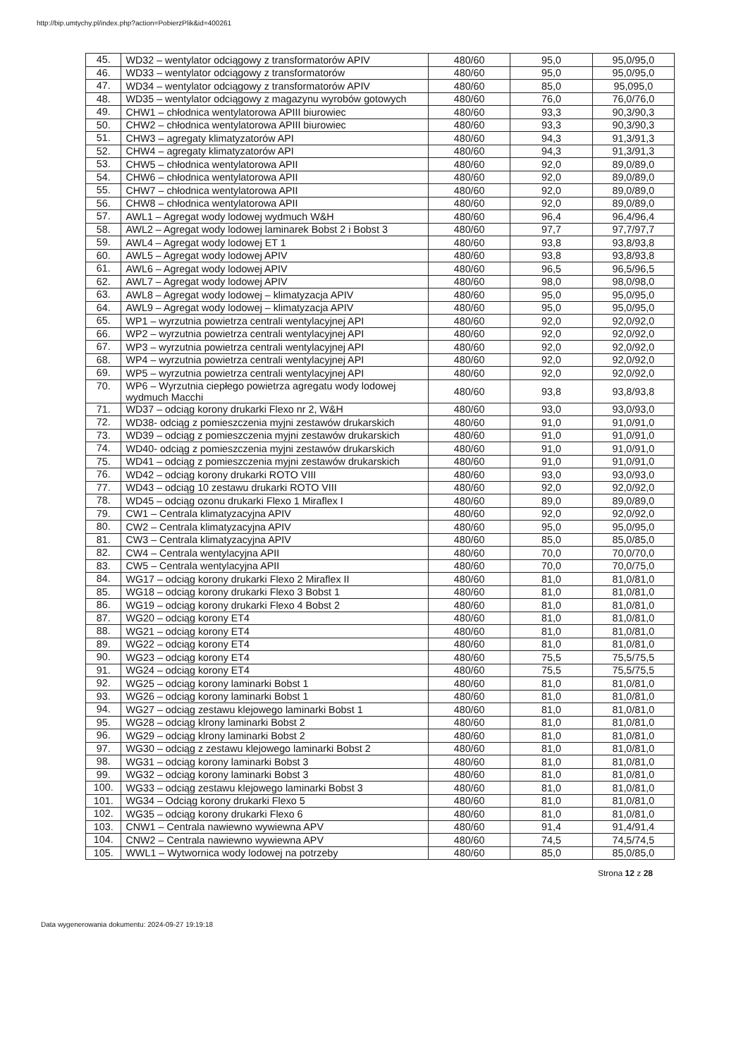http://bip.umtychy.pl/index.php?action=PobierzPlik&id=400261
| 45. | WD32 – wentylator odciągowy z transformatorów APIV | 480/60 | 95,0 | 95,0/95,0 |
| 46. | WD33 – wentylator odciągowy z transformatorów | 480/60 | 95,0 | 95,0/95,0 |
| 47. | WD34 – wentylator odciągowy z transformatorów APIV | 480/60 | 85,0 | 95,095,0 |
| 48. | WD35 – wentylator odciągowy z magazynu wyrobów gotowych | 480/60 | 76,0 | 76,0/76,0 |
| 49. | CHW1 – chłodnica wentylatorowa APIII biurowiec | 480/60 | 93,3 | 90,3/90,3 |
| 50. | CHW2 – chłodnica wentylatorowa APIII biurowiec | 480/60 | 93,3 | 90,3/90,3 |
| 51. | CHW3 – agregaty klimatyzatorów API | 480/60 | 94,3 | 91,3/91,3 |
| 52. | CHW4 – agregaty klimatyzatorów API | 480/60 | 94,3 | 91,3/91,3 |
| 53. | CHW5 – chłodnica wentylatorowa APII | 480/60 | 92,0 | 89,0/89,0 |
| 54. | CHW6 – chłodnica wentylatorowa APII | 480/60 | 92,0 | 89,0/89,0 |
| 55. | CHW7 – chłodnica wentylatorowa APII | 480/60 | 92,0 | 89,0/89,0 |
| 56. | CHW8 – chłodnica wentylatorowa APII | 480/60 | 92,0 | 89,0/89,0 |
| 57. | AWL1 – Agregat wody lodowej wydmuch W&H | 480/60 | 96,4 | 96,4/96,4 |
| 58. | AWL2 – Agregat wody lodowej laminarek Bobst 2 i Bobst 3 | 480/60 | 97,7 | 97,7/97,7 |
| 59. | AWL4 – Agregat wody lodowej ET 1 | 480/60 | 93,8 | 93,8/93,8 |
| 60. | AWL5 – Agregat wody lodowej APIV | 480/60 | 93,8 | 93,8/93,8 |
| 61. | AWL6 – Agregat wody lodowej APIV | 480/60 | 96,5 | 96,5/96,5 |
| 62. | AWL7 – Agregat wody lodowej APIV | 480/60 | 98,0 | 98,0/98,0 |
| 63. | AWL8 – Agregat wody lodowej – klimatyzacja APIV | 480/60 | 95,0 | 95,0/95,0 |
| 64. | AWL9 – Agregat wody lodowej – klimatyzacja APIV | 480/60 | 95,0 | 95,0/95,0 |
| 65. | WP1 – wyrzutnia powietrza centrali wentylacyjnej API | 480/60 | 92,0 | 92,0/92,0 |
| 66. | WP2 – wyrzutnia powietrza centrali wentylacyjnej API | 480/60 | 92,0 | 92,0/92,0 |
| 67. | WP3 – wyrzutnia powietrza centrali wentylacyjnej API | 480/60 | 92,0 | 92,0/92,0 |
| 68. | WP4 – wyrzutnia powietrza centrali wentylacyjnej API | 480/60 | 92,0 | 92,0/92,0 |
| 69. | WP5 – wyrzutnia powietrza centrali wentylacyjnej API | 480/60 | 92,0 | 92,0/92,0 |
| 70. | WP6 – Wyrzutnia ciepłego powietrza agregatu wody lodowej wydmuch Macchi | 480/60 | 93,8 | 93,8/93,8 |
| 71. | WD37 – odciąg korony drukarki Flexo nr 2, W&H | 480/60 | 93,0 | 93,0/93,0 |
| 72. | WD38- odciąg z pomieszczenia myjni zestawów drukarskich | 480/60 | 91,0 | 91,0/91,0 |
| 73. | WD39 – odciąg z pomieszczenia myjni zestawów drukarskich | 480/60 | 91,0 | 91,0/91,0 |
| 74. | WD40- odciąg z pomieszczenia myjni zestawów drukarskich | 480/60 | 91,0 | 91,0/91,0 |
| 75. | WD41 – odciąg z pomieszczenia myjni zestawów drukarskich | 480/60 | 91,0 | 91,0/91,0 |
| 76. | WD42 – odciąg korony drukarki ROTO VIII | 480/60 | 93,0 | 93,0/93,0 |
| 77. | WD43 – odciąg 10 zestawu drukarki ROTO VIII | 480/60 | 92,0 | 92,0/92,0 |
| 78. | WD45 – odciąg ozonu drukarki Flexo 1 Miraflex I | 480/60 | 89,0 | 89,0/89,0 |
| 79. | CW1 – Centrala klimatyzacyjna APIV | 480/60 | 92,0 | 92,0/92,0 |
| 80. | CW2 – Centrala klimatyzacyjna APIV | 480/60 | 95,0 | 95,0/95,0 |
| 81. | CW3 – Centrala klimatyzacyjna APIV | 480/60 | 85,0 | 85,0/85,0 |
| 82. | CW4 – Centrala wentylacyjna APII | 480/60 | 70,0 | 70,0/70,0 |
| 83. | CW5 – Centrala wentylacyjna APII | 480/60 | 70,0 | 70,0/75,0 |
| 84. | WG17 – odciąg korony drukarki Flexo 2 Miraflex II | 480/60 | 81,0 | 81,0/81,0 |
| 85. | WG18 – odciąg korony drukarki Flexo 3 Bobst 1 | 480/60 | 81,0 | 81,0/81,0 |
| 86. | WG19 – odciąg korony drukarki Flexo 4 Bobst 2 | 480/60 | 81,0 | 81,0/81,0 |
| 87. | WG20 – odciąg korony ET4 | 480/60 | 81,0 | 81,0/81,0 |
| 88. | WG21 – odciąg korony ET4 | 480/60 | 81,0 | 81,0/81,0 |
| 89. | WG22 – odciąg korony ET4 | 480/60 | 81,0 | 81,0/81,0 |
| 90. | WG23 – odciąg korony ET4 | 480/60 | 75,5 | 75,5/75,5 |
| 91. | WG24 – odciąg korony ET4 | 480/60 | 75,5 | 75,5/75,5 |
| 92. | WG25 – odciąg korony laminarki Bobst 1 | 480/60 | 81,0 | 81,0/81,0 |
| 93. | WG26 – odciąg korony laminarki Bobst 1 | 480/60 | 81,0 | 81,0/81,0 |
| 94. | WG27 – odciąg zestawu klejowego laminarki Bobst 1 | 480/60 | 81,0 | 81,0/81,0 |
| 95. | WG28 – odciąg klrony laminarki Bobst 2 | 480/60 | 81,0 | 81,0/81,0 |
| 96. | WG29 – odciąg klrony laminarki Bobst 2 | 480/60 | 81,0 | 81,0/81,0 |
| 97. | WG30 – odciąg z zestawu klejowego laminarki Bobst 2 | 480/60 | 81,0 | 81,0/81,0 |
| 98. | WG31 – odciąg korony laminarki Bobst 3 | 480/60 | 81,0 | 81,0/81,0 |
| 99. | WG32 – odciąg korony laminarki Bobst 3 | 480/60 | 81,0 | 81,0/81,0 |
| 100. | WG33 – odciąg zestawu klejowego laminarki Bobst 3 | 480/60 | 81,0 | 81,0/81,0 |
| 101. | WG34 – Odciąg korony drukarki Flexo 5 | 480/60 | 81,0 | 81,0/81,0 |
| 102. | WG35 – odciąg korony drukarki Flexo 6 | 480/60 | 81,0 | 81,0/81,0 |
| 103. | CNW1 – Centrala nawiewno wywiewna APV | 480/60 | 91,4 | 91,4/91,4 |
| 104. | CNW2 – Centrala nawiewno wywiewna APV | 480/60 | 74,5 | 74,5/74,5 |
| 105. | WWL1 – Wytwornica wody lodowej na potrzeby | 480/60 | 85,0 | 85,0/85,0 |
Strona 12 z 28
Data wygenerowania dokumentu: 2024-09-27 19:19:18